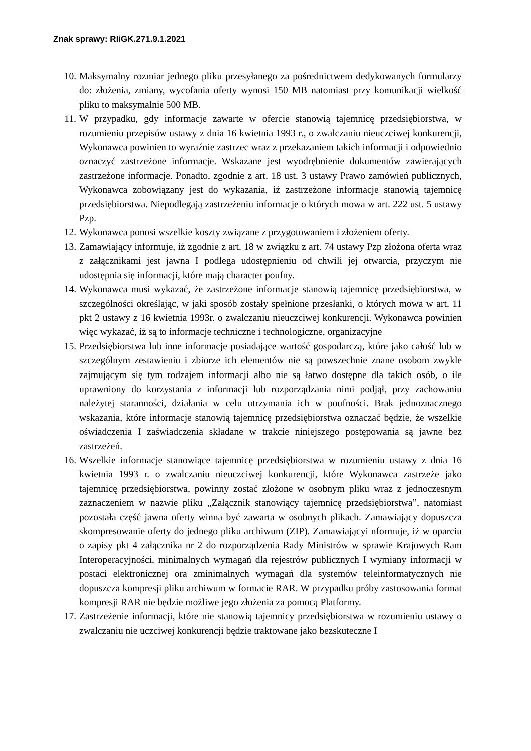Znak sprawy: RIiGK.271.9.1.2021
10. Maksymalny rozmiar jednego pliku przesyłanego za pośrednictwem dedykowanych formularzy do: złożenia, zmiany, wycofania oferty wynosi 150 MB natomiast przy komunikacji wielkość pliku to maksymalnie 500 MB.
11. W przypadku, gdy informacje zawarte w ofercie stanowią tajemnicę przedsiębiorstwa, w rozumieniu przepisów ustawy z dnia 16 kwietnia 1993 r., o zwalczaniu nieuczciwej konkurencji, Wykonawca powinien to wyraźnie zastrzec wraz z przekazaniem takich informacji i odpowiednio oznaczyć zastrzeżone informacje. Wskazane jest wyodrębnienie dokumentów zawierających zastrzeżone informacje. Ponadto, zgodnie z art. 18 ust. 3 ustawy Prawo zamówień publicznych, Wykonawca zobowiązany jest do wykazania, iż zastrzeżone informacje stanowią tajemnicę przedsiębiorstwa. Niepodlegają zastrzeżeniu informacje o których mowa w art. 222 ust. 5 ustawy Pzp.
12. Wykonawca ponosi wszelkie koszty związane z przygotowaniem i złożeniem oferty.
13. Zamawiający informuje, iż zgodnie z art. 18 w związku z art. 74 ustawy Pzp złożona oferta wraz z załącznikami jest jawna I podlega udostępnieniu od chwili jej otwarcia, przyczym nie udostępnia się informacji, które mają character poufny.
14. Wykonawca musi wykazać, że zastrzeżone informacje stanowią tajemnicę przedsiębiorstwa, w szczególności określając, w jaki sposób zostały spełnione przesłanki, o których mowa w art. 11 pkt 2 ustawy z 16 kwietnia 1993r. o zwalczaniu nieuczciwej konkurencji. Wykonawca powinien więc wykazać, iż są to informacje techniczne i technologiczne, organizacyjne
15. Przedsiębiorstwa lub inne informacje posiadające wartość gospodarczą, które jako całość lub w szczególnym zestawieniu i zbiorze ich elementów nie są powszechnie znane osobom zwykle zajmującym się tym rodzajem informacji albo nie są łatwo dostępne dla takich osób, o ile uprawniony do korzystania z informacji lub rozporządzania nimi podjął, przy zachowaniu należytej staranności, działania w celu utrzymania ich w poufności. Brak jednoznacznego wskazania, które informacje stanowią tajemnicę przedsiębiorstwa oznaczać będzie, że wszelkie oświadczenia I zaświadczenia składane w trakcie niniejszego postępowania są jawne bez zastrzeżeń.
16. Wszelkie informacje stanowiące tajemnicę przedsiębiorstwa w rozumieniu ustawy z dnia 16 kwietnia 1993 r. o zwalczaniu nieuczciwej konkurencji, które Wykonawca zastrzeże jako tajemnicę przedsiębiorstwa, powinny zostać złożone w osobnym pliku wraz z jednoczesnym zaznaczeniem w nazwie pliku „Załącznik stanowiący tajemnicę przedsiębiorstwa”, natomiast pozostała część jawna oferty winna być zawarta w osobnych plikach. Zamawiający dopuszcza skompresowanie oferty do jednego pliku archiwum (ZIP). Zamawiającyi nformuje, iż w oparciu o zapisy pkt 4 załącznika nr 2 do rozporządzenia Rady Ministrów w sprawie Krajowych Ram Interoperacyjności, minimalnych wymagań dla rejestrów publicznych I wymiany informacji w postaci elektronicznej ora zminimalnych wymagań dla systemów teleinformatycznych nie dopuszcza kompresji pliku archiwum w formacie RAR. W przypadku próby zastosowania format kompresji RAR nie będzie możliwe jego złożenia za pomocą Platformy.
17. Zastrzeżenie informacji, które nie stanowią tajemnicy przedsiębiorstwa w rozumieniu ustawy o zwalczaniu nie uczciwej konkurencji będzie traktowane jako bezskuteczne I